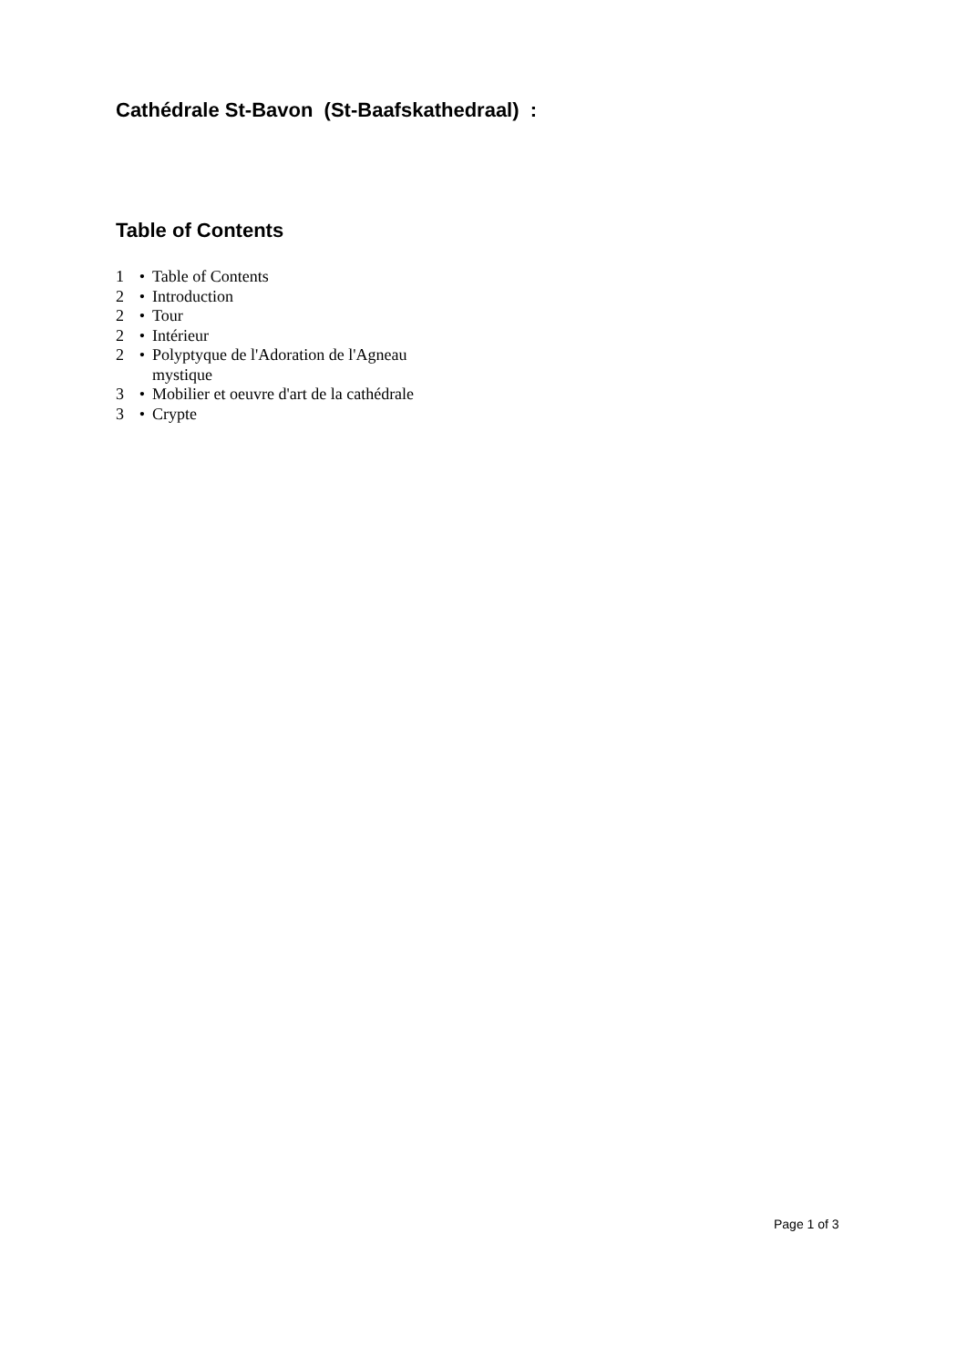Cathédrale St-Bavon (St-Baafskathedraal) :
Table of Contents
1 • Table of Contents
2 • Introduction
2 • Tour
2 • Intérieur
2 • Polyptyque de l'Adoration de l'Agneau mystique
3 • Mobilier et oeuvre d'art de la cathédrale
3 • Crypte
Page 1 of 3